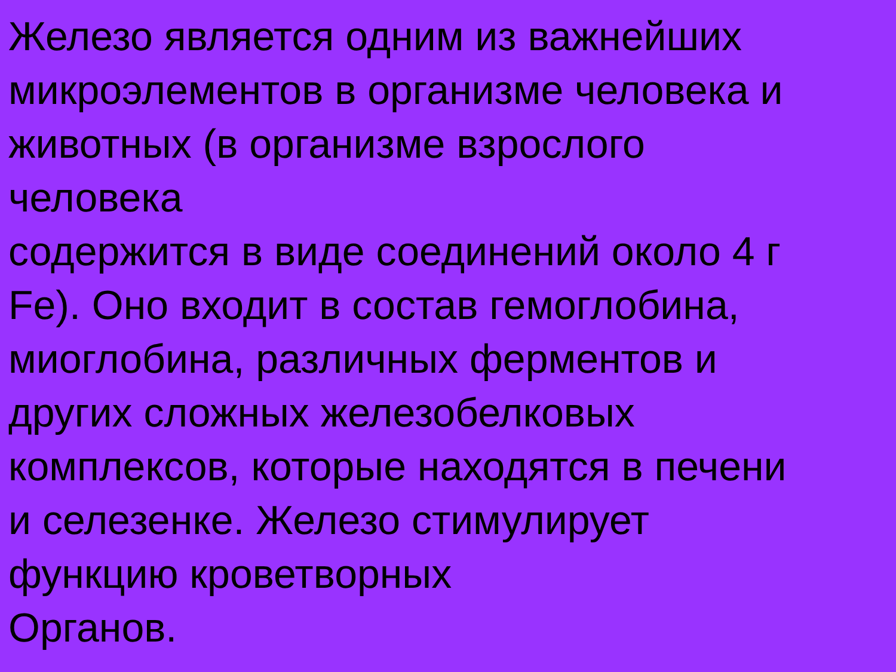Железо является одним из важнейших
микроэлементов в организме человека и
животных (в организме взрослого
человека
содержится в виде соединений около 4 г
Fe). Оно входит в состав гемоглобина,
миоглобина, различных ферментов и
других сложных железобелковых
комплексов, которые находятся в печени
и селезенке. Железо стимулирует
функцию кроветворных
Органов.